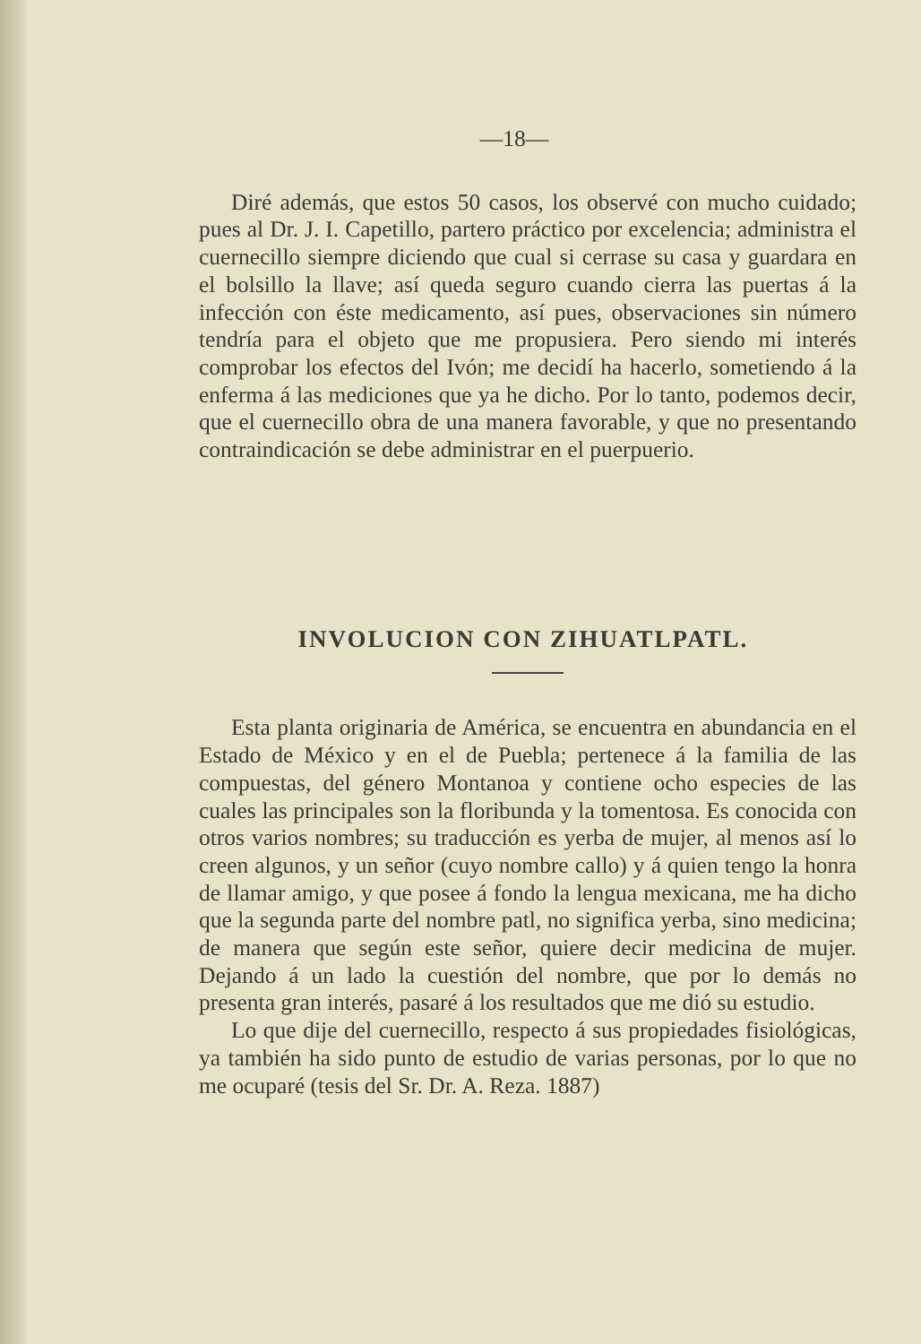—18—
Diré además, que estos 50 casos, los observé con mucho cuidado; pues al Dr. J. I. Capetillo, partero práctico por excelencia; administra el cuernecillo siempre diciendo que cual si cerrase su casa y guardara en el bolsillo la llave; así queda seguro cuando cierra las puertas á la infección con éste medicamento, así pues, observaciones sin número tendría para el objeto que me propusiera. Pero siendo mi interés comprobar los efectos del Ivón; me decidí ha hacerlo, sometiendo á la enferma á las mediciones que ya he dicho. Por lo tanto, podemos decir, que el cuernecillo obra de una manera favorable, y que no presentando contraindicación se debe administrar en el puerpuerio.
INVOLUCION CON ZIHUATLPATL.
Esta planta originaria de América, se encuentra en abundancia en el Estado de México y en el de Puebla; pertenece á la familia de las compuestas, del género Montanoa y contiene ocho especies de las cuales las principales son la floribunda y la tomentosa. Es conocida con otros varios nombres; su traducción es yerba de mujer, al menos así lo creen algunos, y un señor (cuyo nombre callo) y á quien tengo la honra de llamar amigo, y que posee á fondo la lengua mexicana, me ha dicho que la segunda parte del nombre patl, no significa yerba, sino medicina; de manera que según este señor, quiere decir medicina de mujer. Dejando á un lado la cuestión del nombre, que por lo demás no presenta gran interés, pasaré á los resultados que me dió su estudio.
Lo que dije del cuernecillo, respecto á sus propiedades fisiológicas, ya también ha sido punto de estudio de varias personas, por lo que no me ocuparé (tesis del Sr. Dr. A. Reza. 1887)